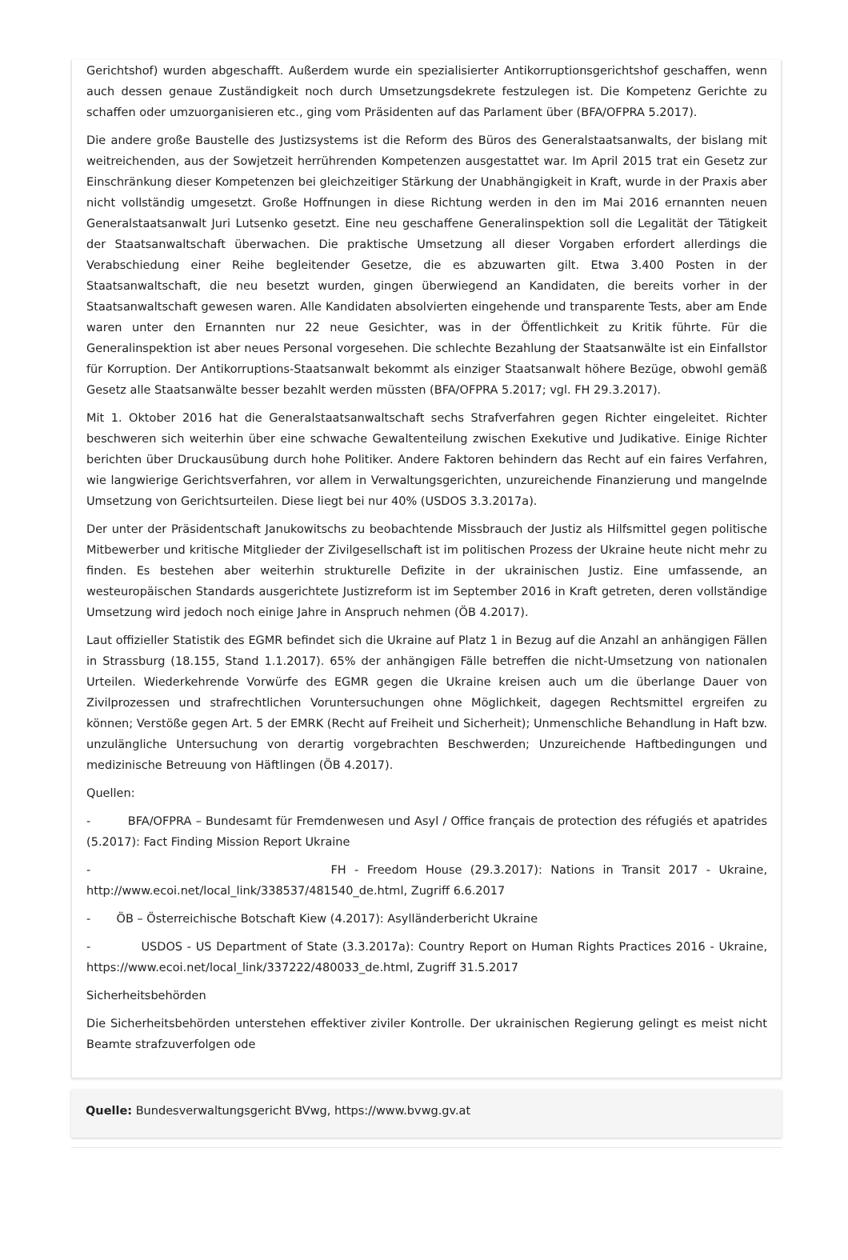Gerichtshof) wurden abgeschafft. Außerdem wurde ein spezialisierter Antikorruptionsgerichtshof geschaffen, wenn auch dessen genaue Zuständigkeit noch durch Umsetzungsdekrete festzulegen ist. Die Kompetenz Gerichte zu schaffen oder umzuorganisieren etc., ging vom Präsidenten auf das Parlament über (BFA/OFPRA 5.2017).
Die andere große Baustelle des Justizsystems ist die Reform des Büros des Generalstaatsanwalts, der bislang mit weitreichenden, aus der Sowjetzeit herrührenden Kompetenzen ausgestattet war. Im April 2015 trat ein Gesetz zur Einschränkung dieser Kompetenzen bei gleichzeitiger Stärkung der Unabhängigkeit in Kraft, wurde in der Praxis aber nicht vollständig umgesetzt. Große Hoffnungen in diese Richtung werden in den im Mai 2016 ernannten neuen Generalstaatsanwalt Juri Lutsenko gesetzt. Eine neu geschaffene Generalinspektion soll die Legalität der Tätigkeit der Staatsanwaltschaft überwachen. Die praktische Umsetzung all dieser Vorgaben erfordert allerdings die Verabschiedung einer Reihe begleitender Gesetze, die es abzuwarten gilt. Etwa 3.400 Posten in der Staatsanwaltschaft, die neu besetzt wurden, gingen überwiegend an Kandidaten, die bereits vorher in der Staatsanwaltschaft gewesen waren. Alle Kandidaten absolvierten eingehende und transparente Tests, aber am Ende waren unter den Ernannten nur 22 neue Gesichter, was in der Öffentlichkeit zu Kritik führte. Für die Generalinspektion ist aber neues Personal vorgesehen. Die schlechte Bezahlung der Staatsanwälte ist ein Einfallstor für Korruption. Der Antikorruptions-Staatsanwalt bekommt als einziger Staatsanwalt höhere Bezüge, obwohl gemäß Gesetz alle Staatsanwälte besser bezahlt werden müssten (BFA/OFPRA 5.2017; vgl. FH 29.3.2017).
Mit 1. Oktober 2016 hat die Generalstaatsanwaltschaft sechs Strafverfahren gegen Richter eingeleitet. Richter beschweren sich weiterhin über eine schwache Gewaltenteilung zwischen Exekutive und Judikative. Einige Richter berichten über Druckausübung durch hohe Politiker. Andere Faktoren behindern das Recht auf ein faires Verfahren, wie langwierige Gerichtsverfahren, vor allem in Verwaltungsgerichten, unzureichende Finanzierung und mangelnde Umsetzung von Gerichtsurteilen. Diese liegt bei nur 40% (USDOS 3.3.2017a).
Der unter der Präsidentschaft Janukowitschs zu beobachtende Missbrauch der Justiz als Hilfsmittel gegen politische Mitbewerber und kritische Mitglieder der Zivilgesellschaft ist im politischen Prozess der Ukraine heute nicht mehr zu finden. Es bestehen aber weiterhin strukturelle Defizite in der ukrainischen Justiz. Eine umfassende, an westeuropäischen Standards ausgerichtete Justizreform ist im September 2016 in Kraft getreten, deren vollständige Umsetzung wird jedoch noch einige Jahre in Anspruch nehmen (ÖB 4.2017).
Laut offizieller Statistik des EGMR befindet sich die Ukraine auf Platz 1 in Bezug auf die Anzahl an anhängigen Fällen in Strassburg (18.155, Stand 1.1.2017). 65% der anhängigen Fälle betreffen die nicht-Umsetzung von nationalen Urteilen. Wiederkehrende Vorwürfe des EGMR gegen die Ukraine kreisen auch um die überlange Dauer von Zivilprozessen und strafrechtlichen Voruntersuchungen ohne Möglichkeit, dagegen Rechtsmittel ergreifen zu können; Verstöße gegen Art. 5 der EMRK (Recht auf Freiheit und Sicherheit); Unmenschliche Behandlung in Haft bzw. unzulängliche Untersuchung von derartig vorgebrachten Beschwerden; Unzureichende Haftbedingungen und medizinische Betreuung von Häftlingen (ÖB 4.2017).
Quellen:
- BFA/OFPRA – Bundesamt für Fremdenwesen und Asyl / Office français de protection des réfugiés et apatrides (5.2017): Fact Finding Mission Report Ukraine
- FH - Freedom House (29.3.2017): Nations in Transit 2017 - Ukraine, http://www.ecoi.net/local_link/338537/481540_de.html, Zugriff 6.6.2017
- ÖB – Österreichische Botschaft Kiew (4.2017): Asylländerbericht Ukraine
- USDOS - US Department of State (3.3.2017a): Country Report on Human Rights Practices 2016 - Ukraine, https://www.ecoi.net/local_link/337222/480033_de.html, Zugriff 31.5.2017
Sicherheitsbehörden
Die Sicherheitsbehörden unterstehen effektiver ziviler Kontrolle. Der ukrainischen Regierung gelingt es meist nicht Beamte strafzuverfolgen ode
Quelle: Bundesverwaltungsgericht BVwg, https://www.bvwg.gv.at